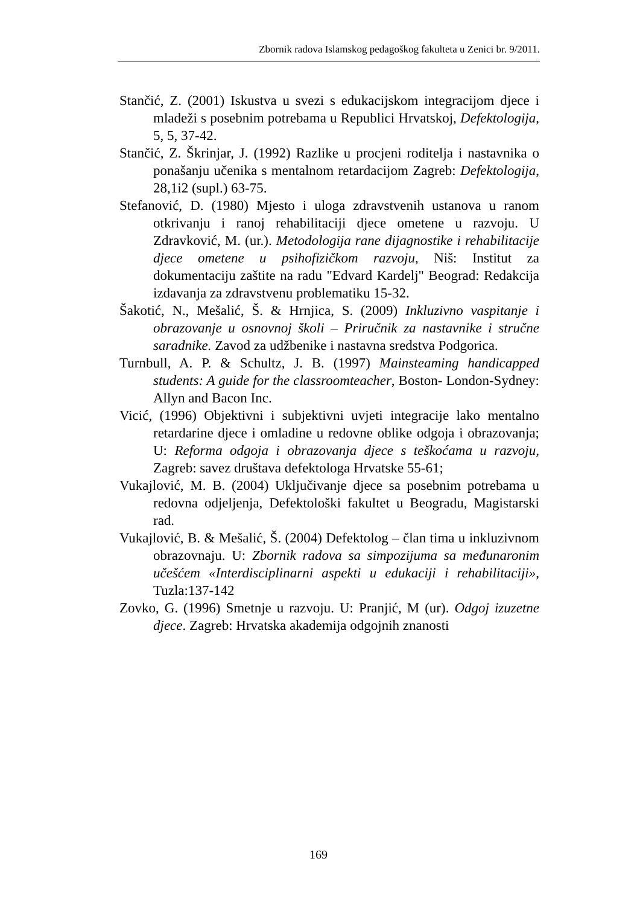Zbornik radova Islamskog pedagoškog fakulteta u Zenici br. 9/2011.
Stančić, Z. (2001) Iskustva u svezi s edukacijskom integracijom djece i mladeži s posebnim potrebama u Republici Hrvatskoj, Defektologija, 5, 5, 37-42.
Stančić, Z. Škrinjar, J. (1992) Razlike u procjeni roditelja i nastavnika o ponašanju učenika s mentalnom retardacijom Zagreb: Defektologija, 28,1i2 (supl.) 63-75.
Stefanović, D. (1980) Mjesto i uloga zdravstvenih ustanova u ranom otkrivanju i ranoj rehabilitaciji djece ometene u razvoju. U Zdravković, M. (ur.). Metodologija rane dijagnostike i rehabilitacije djece ometene u psihofizičkom razvoju, Niš: Institut za dokumentaciju zaštite na radu "Edvard Kardelj" Beograd: Redakcija izdavanja za zdravstvenu problematiku 15-32.
Šakotić, N., Mešalić, Š. & Hrnjica, S. (2009) Inkluzivno vaspitanje i obrazovanje u osnovnoj školi – Priručnik za nastavnike i stručne saradnike. Zavod za udžbenike i nastavna sredstva Podgorica.
Turnbull, A. P. & Schultz, J. B. (1997) Mainsteaming handicapped students: A guide for the classroomteacher, Boston- London-Sydney: Allyn and Bacon Inc.
Vicić, (1996) Objektivni i subjektivni uvjeti integracije lako mentalno retardarine djece i omladine u redovne oblike odgoja i obrazovanja; U: Reforma odgoja i obrazovanja djece s teškoćama u razvoju, Zagreb: savez društava defektologa Hrvatske 55-61;
Vukajlović, M. B. (2004) Uključivanje djece sa posebnim potrebama u redovna odjeljenja, Defektološki fakultet u Beogradu, Magistarski rad.
Vukajlović, B. & Mešalić, Š. (2004) Defektolog – član tima u inkluzivnom obrazovnaju. U: Zbornik radova sa simpozijuma sa međunaronim učešćem «Interdisciplinarni aspekti u edukaciji i rehabilitaciji», Tuzla:137-142
Zovko, G. (1996) Smetnje u razvoju. U: Pranjić, M (ur). Odgoj izuzetne djece. Zagreb: Hrvatska akademija odgojnih znanosti
169